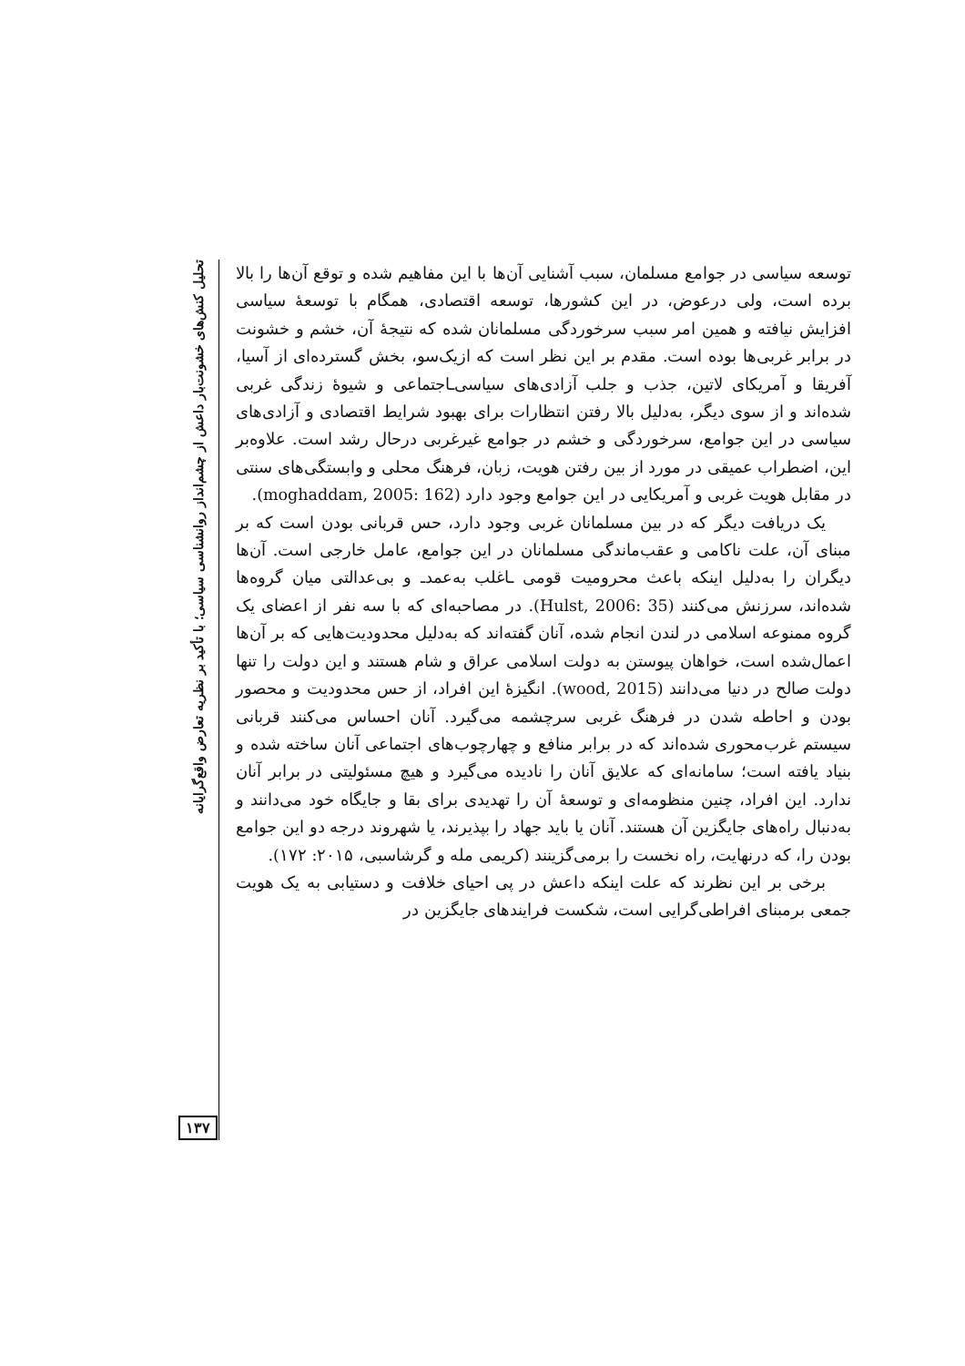تحلیل کنش‌های خشونت‌بار داعش از چشم‌انداز روانشناسی سیاسی؛ با تأکید بر نظریه تعارض واقع‌گرایانه
۱۳۷
توسعه سیاسی در جوامع مسلمان، سبب آشنایی آن‌ها با این مفاهیم شده و توقع آن‌ها را بالا برده است، ولی درعوض، در این کشورها، توسعه اقتصادی، همگام با توسعهٔ سیاسی افزایش نیافته و همین امر سبب سرخوردگی مسلمانان شده که نتیجهٔ آن، خشم و خشونت در برابر غربی‌ها بوده است. مقدم بر این نظر است که ازیک‌سو، بخش گسترده‌ای از آسیا، آفریقا و آمریکای لاتین، جذب و جلب آزادی‌های سیاسی‌ـاجتماعی و شیوهٔ زندگی غربی شده‌اند و از سوی دیگر، به‌دلیل بالا رفتن انتظارات برای بهبود شرایط اقتصادی و آزادی‌های سیاسی در این جوامع، سرخوردگی و خشم در جوامع غیرغربی درحال رشد است. علاوه‌بر این، اضطراب عمیقی در مورد از بین رفتن هویت، زبان، فرهنگ محلی و وابستگی‌های سنتی در مقابل هویت غربی و آمریکایی در این جوامع وجود دارد (moghaddam, 2005: 162).
یک دریافت دیگر که در بین مسلمانان غربی وجود دارد، حس قربانی بودن است که بر مبنای آن، علت ناکامی و عقب‌ماندگی مسلمانان در این جوامع، عامل خارجی است. آن‌ها دیگران را به‌دلیل اینکه باعث محرومیت قومی ـاغلب به‌عمدـ و بی‌عدالتی میان گروه‌ها شده‌اند، سرزنش می‌کنند (Hulst, 2006: 35). در مصاحبه‌ای که با سه نفر از اعضای یک گروه ممنوعه اسلامی در لندن انجام شده، آنان گفته‌اند که به‌دلیل محدودیت‌هایی که بر آن‌ها اعمال‌شده است، خواهان پیوستن به دولت اسلامی عراق و شام هستند و این دولت را تنها دولت صالح در دنیا می‌دانند (wood, 2015). انگیزهٔ این افراد، از حس محدودیت و محصور بودن و احاطه شدن در فرهنگ غربی سرچشمه می‌گیرد. آنان احساس می‌کنند قربانی سیستم غرب‌محوری شده‌اند که در برابر منافع و چهارچوب‌های اجتماعی آنان ساخته شده و بنیاد یافته است؛ سامانه‌ای که علایق آنان را نادیده می‌گیرد و هیچ مسئولیتی در برابر آنان ندارد. این افراد، چنین منظومه‌ای و توسعهٔ آن را تهدیدی برای بقا و جایگاه خود می‌دانند و به‌دنبال راه‌های جایگزین آن هستند. آنان یا باید جهاد را بپذیرند، یا شهروند درجه دو این جوامع بودن را، که درنهایت، راه نخست را برمی‌گزینند (کریمی مله و گرشاسبی، ۲۰۱۵: ۱۷۲).
برخی بر این نظرند که علت اینکه داعش در پی احیای خلافت و دستیابی به یک هویت جمعی برمبنای افراطی‌گرایی است، شکست فرایندهای جایگزین در